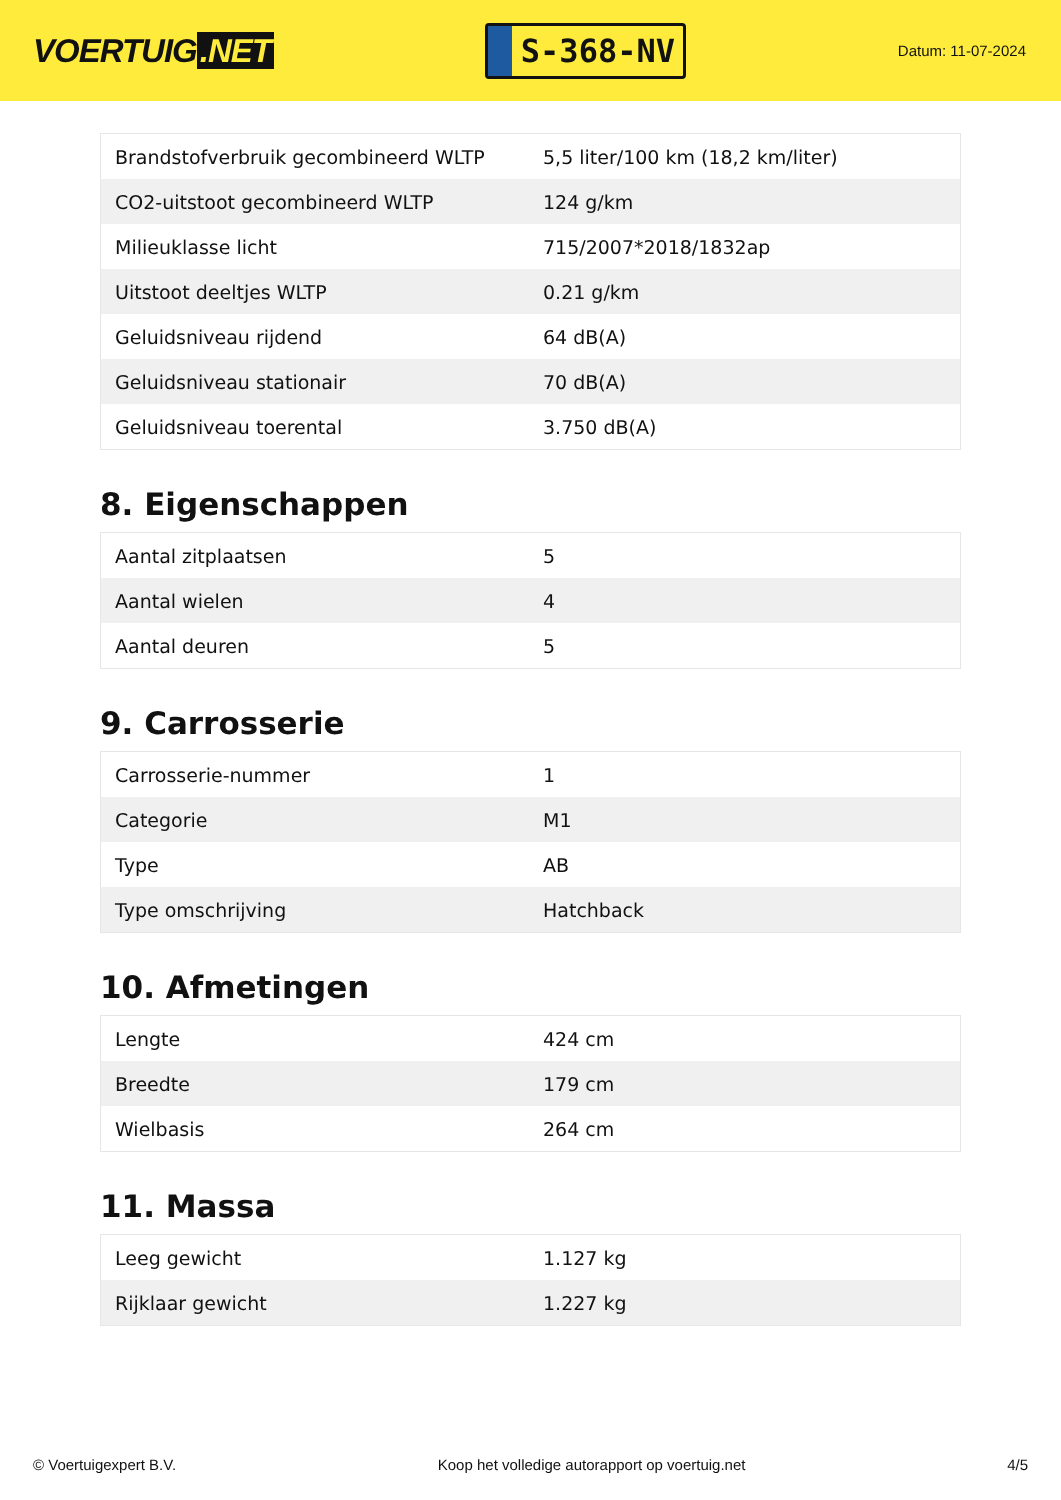VOERTUIG.NET
S-368-NV
Datum: 11-07-2024
| Brandstofverbruik gecombineerd WLTP | 5,5 liter/100 km (18,2 km/liter) |
| CO2-uitstoot gecombineerd WLTP | 124 g/km |
| Milieuklasse licht | 715/2007*2018/1832ap |
| Uitstoot deeltjes WLTP | 0.21 g/km |
| Geluidsniveau rijdend | 64 dB(A) |
| Geluidsniveau stationair | 70 dB(A) |
| Geluidsniveau toerental | 3.750 dB(A) |
8. Eigenschappen
| Aantal zitplaatsen | 5 |
| Aantal wielen | 4 |
| Aantal deuren | 5 |
9. Carrosserie
| Carrosserie-nummer | 1 |
| Categorie | M1 |
| Type | AB |
| Type omschrijving | Hatchback |
10. Afmetingen
| Lengte | 424 cm |
| Breedte | 179 cm |
| Wielbasis | 264 cm |
11. Massa
| Leeg gewicht | 1.127 kg |
| Rijklaar gewicht | 1.227 kg |
© Voertuigexpert B.V. Koop het volledige autorapport op voertuig.net 4/5